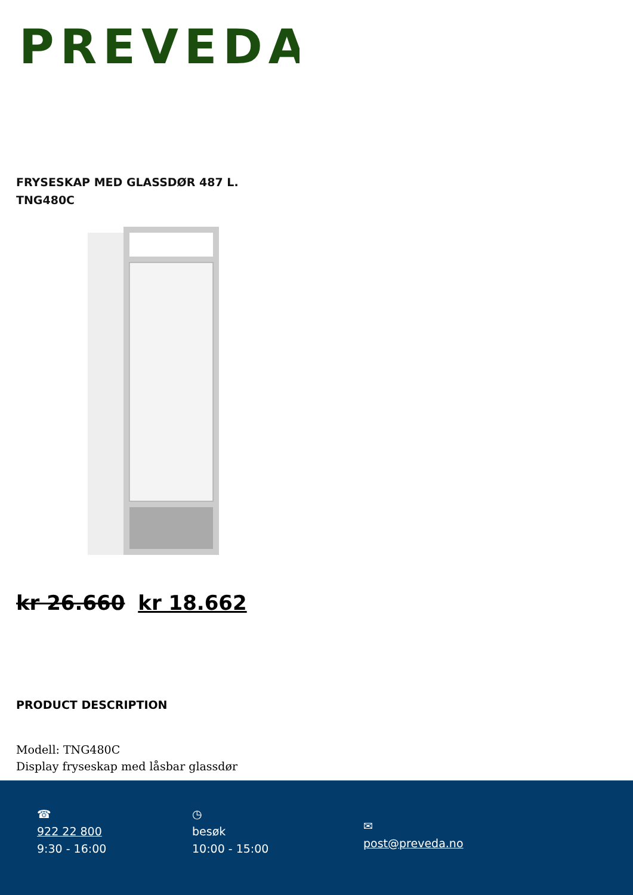PREVEDA
FRYSESKAP MED GLASSDØR 487 L.
TNG480C
kr 26.660 kr 18.662
PRODUCT DESCRIPTION
Modell: TNG480C
Display fryseskap med låsbar glassdør
☎
922 22 800
9:30 - 16:00
◷
besøk
10:00 - 15:00
✉
post@preveda.no